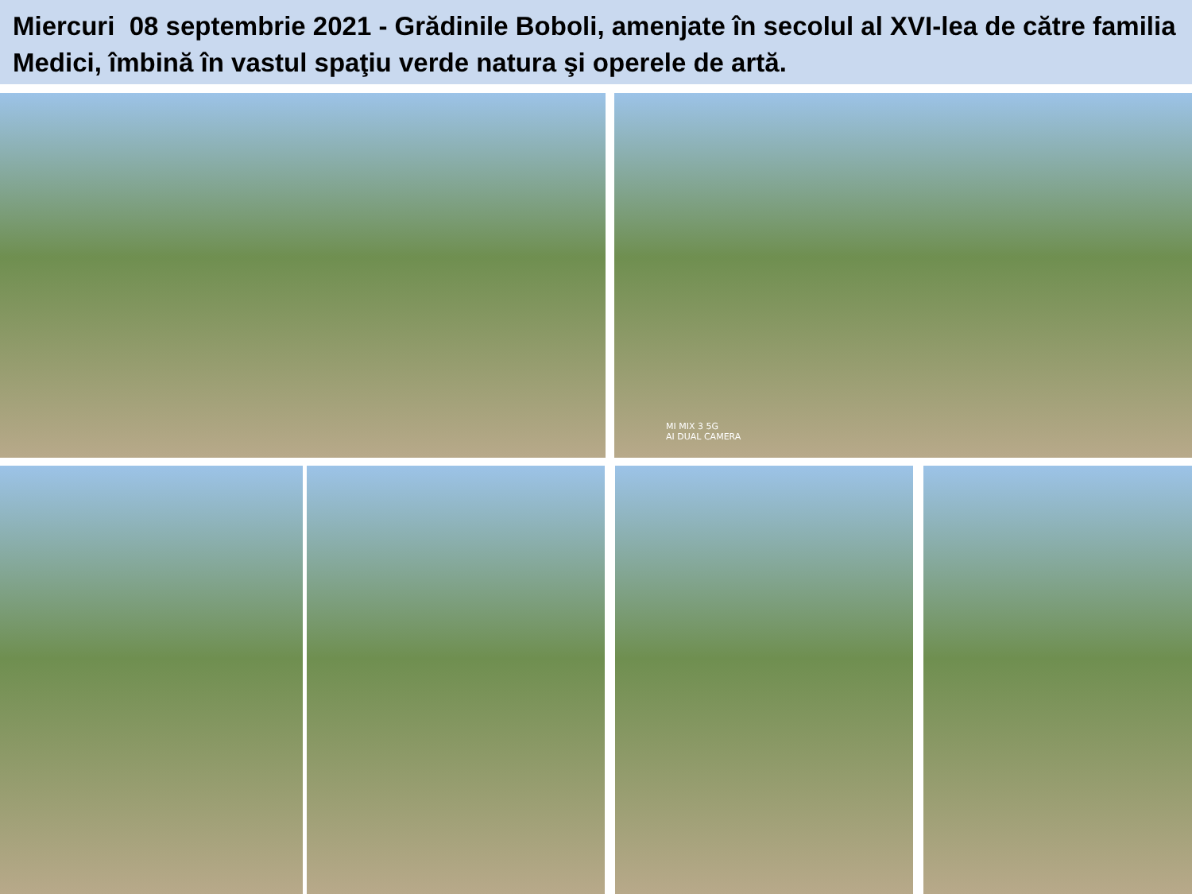Miercuri 08 septembrie 2021 - Grădinile Boboli, amenjate în secolul al XVI-lea de către familia Medici, îmbină în vastul spaţiu verde natura şi operele de artă.
MI MIX 3 5G
AI DUAL CAMERA